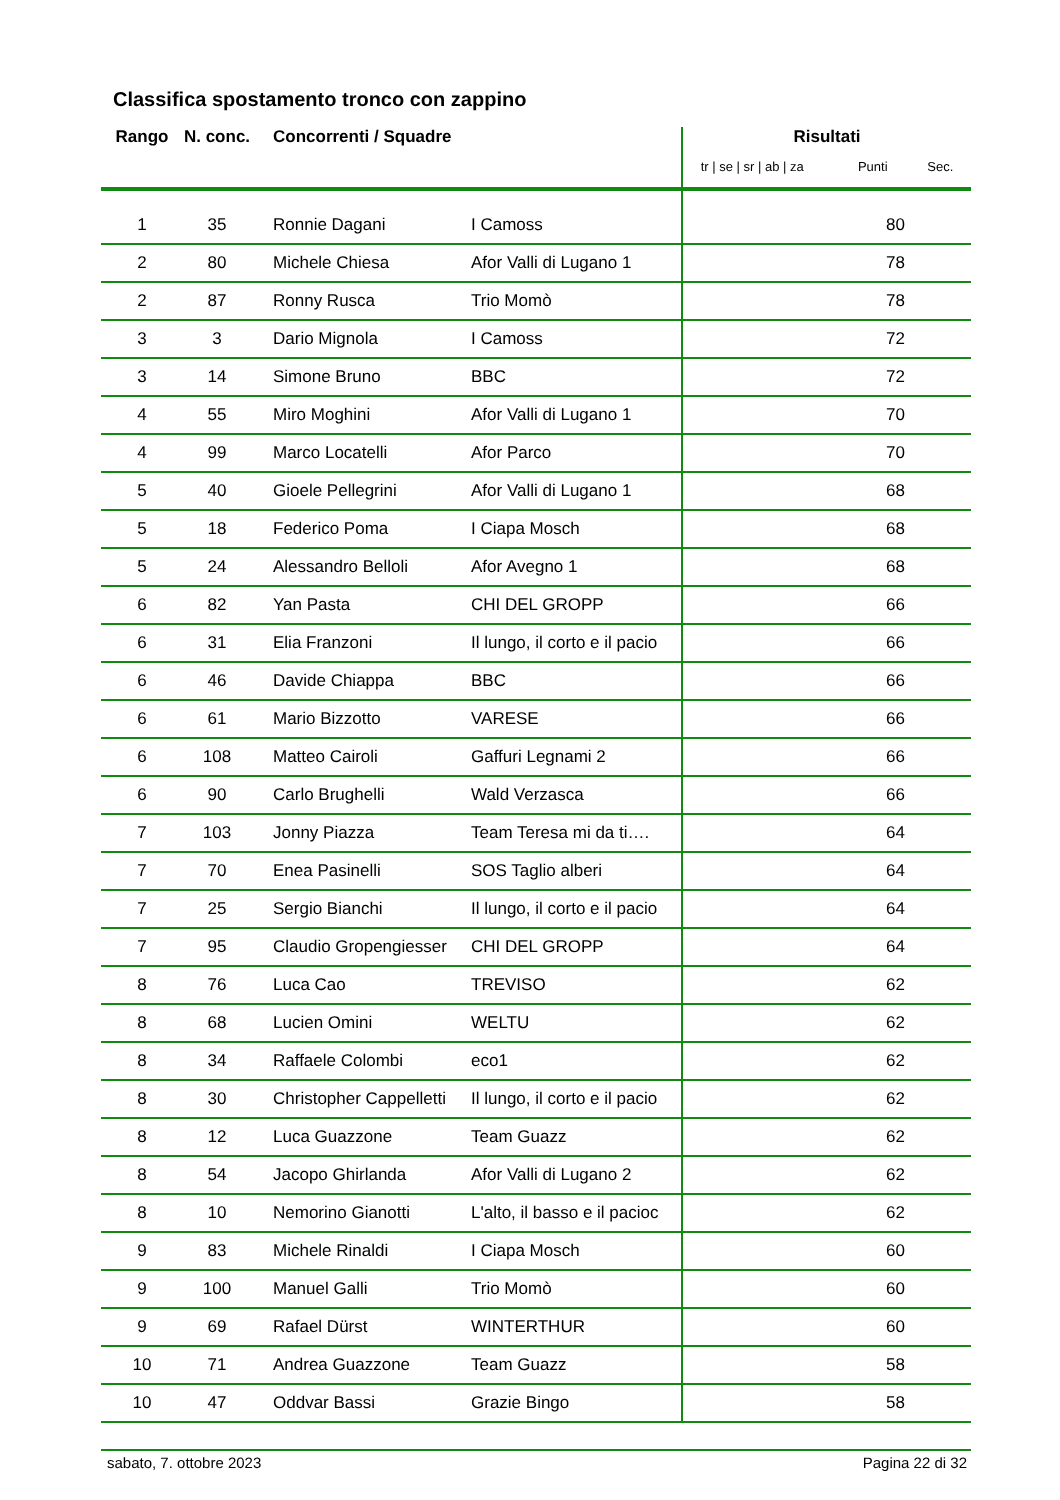Classifica spostamento tronco con zappino
| Rango | N. conc. | Concorrenti / Squadre | | Risultati tr / se / sr / ab / za Punti Sec. |
| --- | --- | --- | --- | --- |
| 1 | 35 | Ronnie Dagani | I Camoss | 80 |
| 2 | 80 | Michele Chiesa | Afor Valli di Lugano 1 | 78 |
| 2 | 87 | Ronny Rusca | Trio Momò | 78 |
| 3 | 3 | Dario Mignola | I Camoss | 72 |
| 3 | 14 | Simone Bruno | BBC | 72 |
| 4 | 55 | Miro Moghini | Afor Valli di Lugano 1 | 70 |
| 4 | 99 | Marco Locatelli | Afor Parco | 70 |
| 5 | 40 | Gioele Pellegrini | Afor Valli di Lugano 1 | 68 |
| 5 | 18 | Federico Poma | I Ciapa Mosch | 68 |
| 5 | 24 | Alessandro Belloli | Afor Avegno 1 | 68 |
| 6 | 82 | Yan Pasta | CHI DEL GROPP | 66 |
| 6 | 31 | Elia Franzoni | Il lungo, il corto e il pacio | 66 |
| 6 | 46 | Davide Chiappa | BBC | 66 |
| 6 | 61 | Mario Bizzotto | VARESE | 66 |
| 6 | 108 | Matteo Cairoli | Gaffuri Legnami 2 | 66 |
| 6 | 90 | Carlo Brughelli | Wald Verzasca | 66 |
| 7 | 103 | Jonny Piazza | Team Teresa mi da ti…. | 64 |
| 7 | 70 | Enea Pasinelli | SOS Taglio alberi | 64 |
| 7 | 25 | Sergio Bianchi | Il lungo, il corto e il pacio | 64 |
| 7 | 95 | Claudio Gropengiesser | CHI DEL GROPP | 64 |
| 8 | 76 | Luca Cao | TREVISO | 62 |
| 8 | 68 | Lucien Omini | WELTU | 62 |
| 8 | 34 | Raffaele Colombi | eco1 | 62 |
| 8 | 30 | Christopher Cappelletti | Il lungo, il corto e il pacio | 62 |
| 8 | 12 | Luca Guazzone | Team Guazz | 62 |
| 8 | 54 | Jacopo Ghirlanda | Afor Valli di Lugano 2 | 62 |
| 8 | 10 | Nemorino Gianotti | L'alto, il basso e il pacioc | 62 |
| 9 | 83 | Michele Rinaldi | I Ciapa Mosch | 60 |
| 9 | 100 | Manuel Galli | Trio Momò | 60 |
| 9 | 69 | Rafael Dürst | WINTERTHUR | 60 |
| 10 | 71 | Andrea Guazzone | Team Guazz | 58 |
| 10 | 47 | Oddvar Bassi | Grazie Bingo | 58 |
sabato, 7. ottobre 2023 Pagina 22 di 32